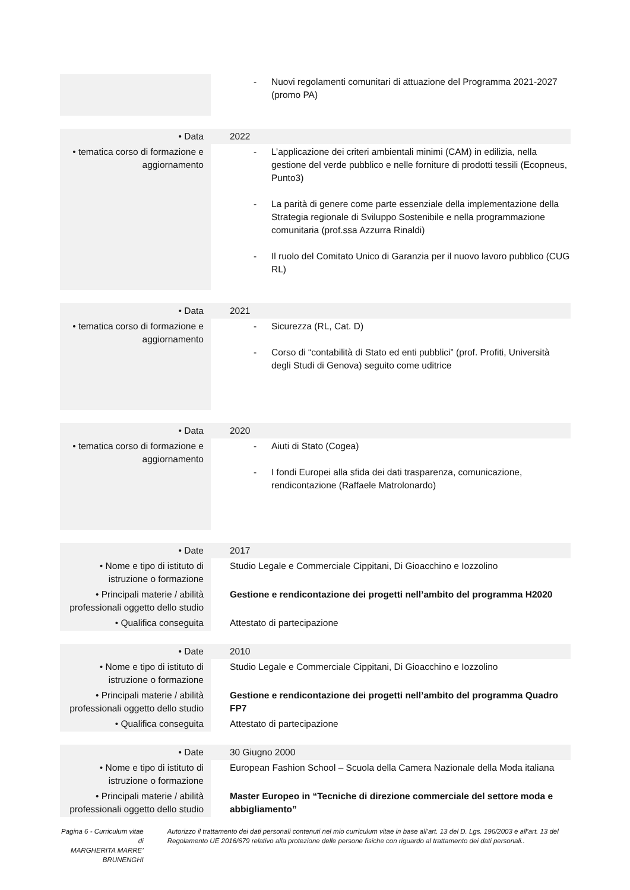| | - Nuovi regolamenti comunitari di attuazione del Programma 2021-2027 (promo PA) |
| • Data | 2022 |
| • tematica corso di formazione e aggiornamento | - L’applicazione dei criteri ambientali minimi (CAM) in edilizia, nella gestione del verde pubblico e nelle forniture di prodotti tessili (Ecopneus, Punto3) - La parità di genere come parte essenziale della implementazione della Strategia regionale di Sviluppo Sostenibile e nella programmazione comunitaria (prof.ssa Azzurra Rinaldi) - Il ruolo del Comitato Unico di Garanzia per il nuovo lavoro pubblico (CUG RL) |
| • Data | 2021 |
| • tematica corso di formazione e aggiornamento | - Sicurezza (RL, Cat. D) - Corso di “contabilità di Stato ed enti pubblici” (prof. Profiti, Università degli Studi di Genova) seguito come uditrice |
| • Data | 2020 |
| • tematica corso di formazione e aggiornamento | - Aiuti di Stato (Cogea) - I fondi Europei alla sfida dei dati trasparenza, comunicazione, rendicontazione (Raffaele Matrolonardo) |
| • Date | 2017 |
| • Nome e tipo di istituto di istruzione o formazione | Studio Legale e Commerciale Cippitani, Di Gioacchino e Iozzolino |
| • Principali materie / abilità professionali oggetto dello studio | Gestione e rendicontazione dei progetti nell’ambito del programma H2020 |
| • Qualifica conseguita | Attestato di partecipazione |
| • Date | 2010 |
| • Nome e tipo di istituto di istruzione o formazione | Studio Legale e Commerciale Cippitani, Di Gioacchino e Iozzolino |
| • Principali materie / abilità professionali oggetto dello studio | Gestione e rendicontazione dei progetti nell’ambito del programma Quadro FP7 |
| • Qualifica conseguita | Attestato di partecipazione |
| • Date | 30 Giugno 2000 |
| • Nome e tipo di istituto di istruzione o formazione | European Fashion School – Scuola della Camera Nazionale della Moda italiana |
| • Principali materie / abilità professionali oggetto dello studio | Master Europeo in “Tecniche di direzione commerciale del settore moda e abbigliamento” |
Pagina 6 - Curriculum vitae di
MARGHERITA MARRE’ BRUNENGHI
Autorizzo il trattamento dei dati personali contenuti nel mio curriculum vitae in base all’art. 13 del D. Lgs. 196/2003 e all’art. 13 del Regolamento UE 2016/679 relativo alla protezione delle persone fisiche con riguardo al trattamento dei dati personali..